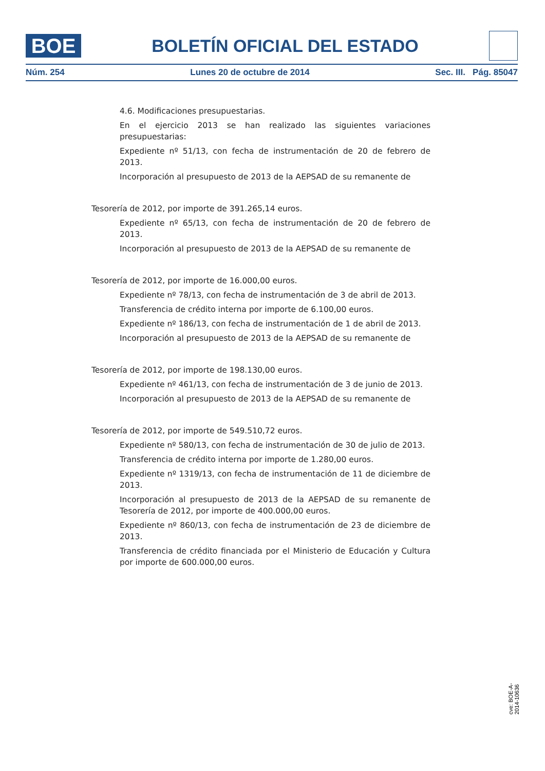BOE
BOLETÍN OFICIAL DEL ESTADO
Núm. 254 Lunes 20 de octubre de 2014 Sec. III. Pág. 85047
4.6. Modificaciones presupuestarias.
En el ejercicio 2013 se han realizado las siguientes variaciones presupuestarias:
Expediente nº 51/13, con fecha de instrumentación de 20 de febrero de 2013.
Incorporación al presupuesto de 2013 de la AEPSAD de su remanente de
Tesorería de 2012, por importe de 391.265,14 euros.
Expediente nº 65/13, con fecha de instrumentación de 20 de febrero de 2013.
Incorporación al presupuesto de 2013 de la AEPSAD de su remanente de
Tesorería de 2012, por importe de 16.000,00 euros.
Expediente nº 78/13, con fecha de instrumentación de 3 de abril de 2013.
Transferencia de crédito interna por importe de 6.100,00 euros.
Expediente nº 186/13, con fecha de instrumentación de 1 de abril de 2013.
Incorporación al presupuesto de 2013 de la AEPSAD de su remanente de
Tesorería de 2012, por importe de 198.130,00 euros.
Expediente nº 461/13, con fecha de instrumentación de 3 de junio de 2013.
Incorporación al presupuesto de 2013 de la AEPSAD de su remanente de
Tesorería de 2012, por importe de 549.510,72 euros.
Expediente nº 580/13, con fecha de instrumentación de 30 de julio de 2013.
Transferencia de crédito interna por importe de 1.280,00 euros.
Expediente nº 1319/13, con fecha de instrumentación de 11 de diciembre de 2013.
Incorporación al presupuesto de 2013 de la AEPSAD de su remanente de Tesorería de 2012, por importe de 400.000,00 euros.
Expediente nº 860/13, con fecha de instrumentación de 23 de diciembre de 2013.
Transferencia de crédito financiada por el Ministerio de Educación y Cultura por importe de 600.000,00 euros.
cve: BOE-A-2014-10636